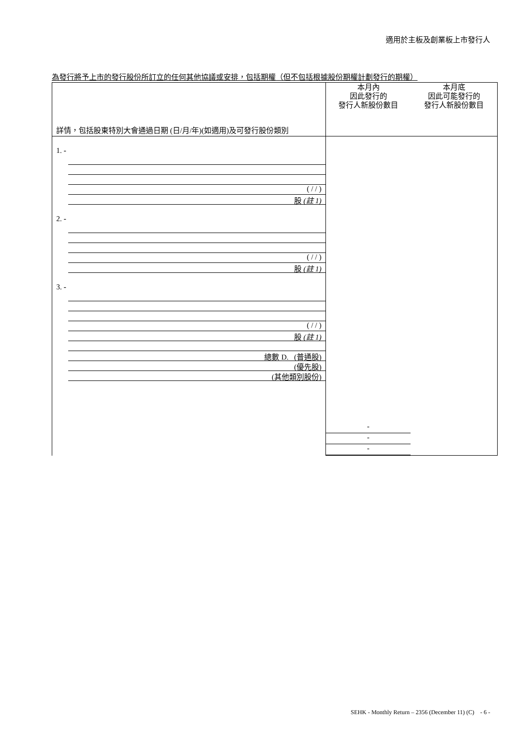適用於主板及創業板上市發行人
為發行將予上市的發行股份所訂立的任何其他協議或安排，包括期權（但不包括根據股份期權計劃發行的期權）
| 詳情，包括股東特別大會通過日期 (日/月/年)(如適用)及可發行股份類別 | 本月內 因此發行的 發行人新股份數目 | 本月底 因此可能發行的 發行人新股份數目 |
| 1. - ( / / ) 股 (註 1) 2. - ( / / ) 股 (註 1) 3. - ( / / ) 股 (註 1) 總數 D. (普通股) (優先股) (其他類別股份) | - - - | |
SEHK - Monthly Return – 2356 (December 11) (C) - 6 -